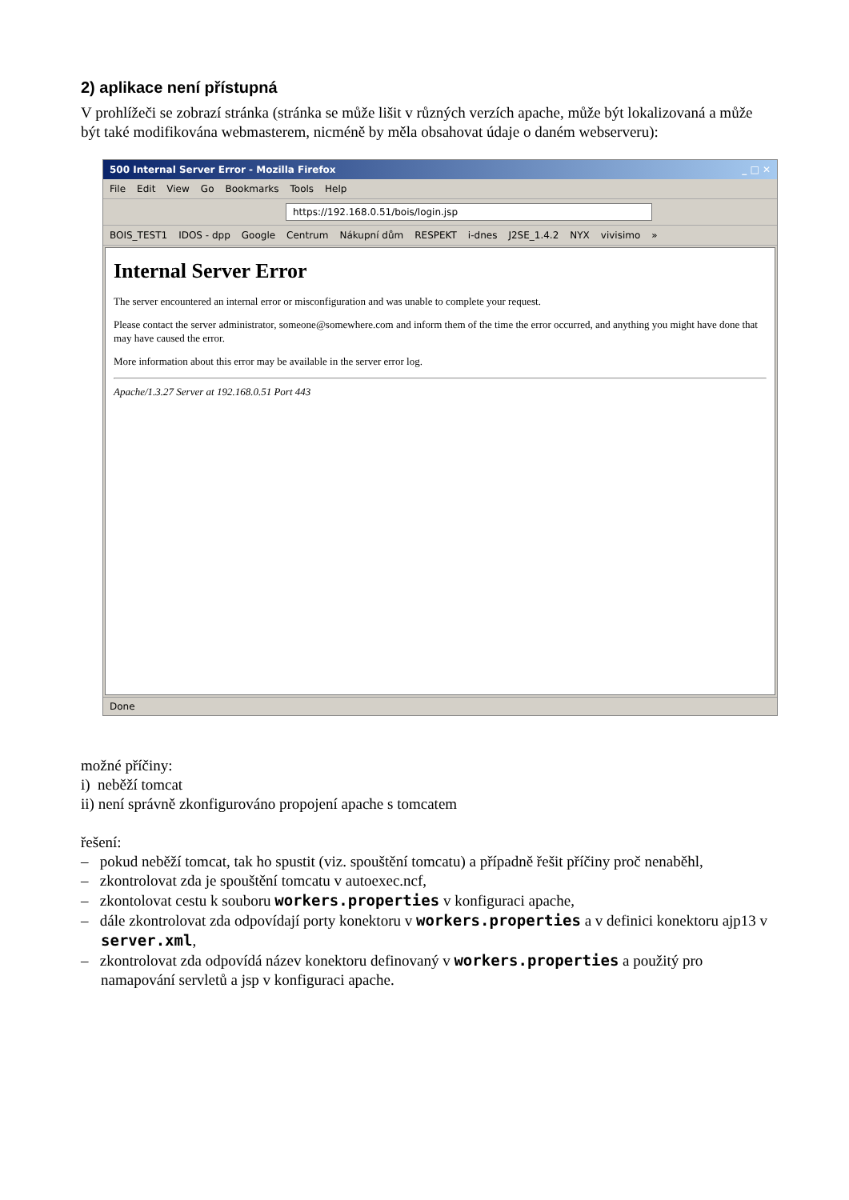2) aplikace není přístupná
V prohlížeči se zobrazí stránka (stránka se může lišit v různých verzích apache, může být lokalizovaná a může být také modifikována webmasterem, nicméně by měla obsahovat údaje o daném webserveru):
500 Internal Server Error - Mozilla Firefox _ □ ✕
File Edit View Go Bookmarks Tools Help
https://192.168.0.51/bois/login.jsp
BOIS_TEST1 IDOS - dpp Google Centrum Nákupní dům RESPEKT i-dnes J2SE_1.4.2 NYX vivisimo »
Internal Server Error
The server encountered an internal error or misconfiguration and was unable to complete your request.
Please contact the server administrator, someone@somewhere.com and inform them of the time the error occurred, and anything you might have done that may have caused the error.
More information about this error may be available in the server error log.
Apache/1.3.27 Server at 192.168.0.51 Port 443
Done
možné příčiny:
i) neběží tomcat
ii) není správně zkonfigurováno propojení apache s tomcatem
řešení:
– pokud neběží tomcat, tak ho spustit (viz. spouštění tomcatu) a případně řešit příčiny proč nenaběhl,
– zkontrolovat zda je spouštění tomcatu v autoexec.ncf,
– zkontolovat cestu k souboru workers.properties v konfiguraci apache,
– dále zkontrolovat zda odpovídají porty konektoru v workers.properties a v definici konektoru ajp13 v server.xml,
– zkontrolovat zda odpovídá název konektoru definovaný v workers.properties a použitý pro namapování servletů a jsp v konfiguraci apache.